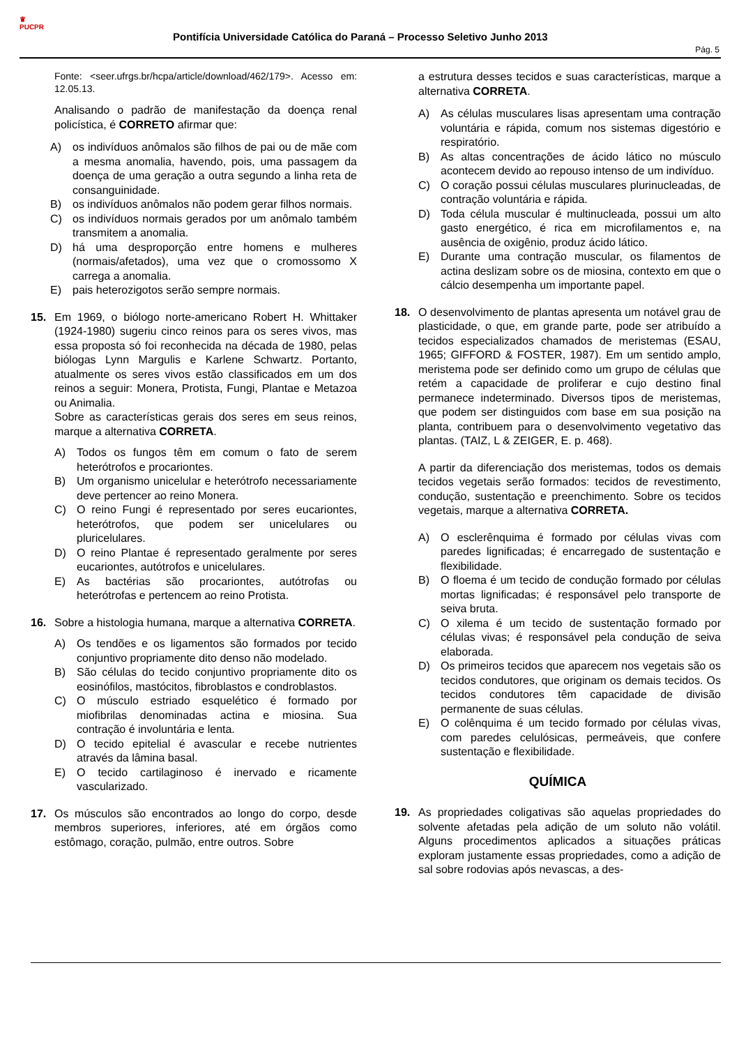♛
PUCPR
Pontifícia Universidade Católica do Paraná – Processo Seletivo Junho 2013
Pág. 5
Fonte: <seer.ufrgs.br/hcpa/article/download/462/179>. Acesso em: 12.05.13.
Analisando o padrão de manifestação da doença renal policística, é CORRETO afirmar que:
A) os indivíduos anômalos são filhos de pai ou de mãe com a mesma anomalia, havendo, pois, uma passagem da doença de uma geração a outra segundo a linha reta de consanguinidade.
B) os indivíduos anômalos não podem gerar filhos normais.
C) os indivíduos normais gerados por um anômalo também transmitem a anomalia.
D) há uma desproporção entre homens e mulheres (normais/afetados), uma vez que o cromossomo X carrega a anomalia.
E) pais heterozigotos serão sempre normais.
15. Em 1969, o biólogo norte-americano Robert H. Whittaker (1924-1980) sugeriu cinco reinos para os seres vivos, mas essa proposta só foi reconhecida na década de 1980, pelas biólogas Lynn Margulis e Karlene Schwartz. Portanto, atualmente os seres vivos estão classificados em um dos reinos a seguir: Monera, Protista, Fungi, Plantae e Metazoa ou Animalia.
Sobre as características gerais dos seres em seus reinos, marque a alternativa CORRETA.
A) Todos os fungos têm em comum o fato de serem heterótrofos e procariontes.
B) Um organismo unicelular e heterótrofo necessariamente deve pertencer ao reino Monera.
C) O reino Fungi é representado por seres eucariontes, heterótrofos, que podem ser unicelulares ou pluricelulares.
D) O reino Plantae é representado geralmente por seres eucariontes, autótrofos e unicelulares.
E) As bactérias são procariontes, autótrofas ou heterótrofas e pertencem ao reino Protista.
16. Sobre a histologia humana, marque a alternativa CORRETA.
A) Os tendões e os ligamentos são formados por tecido conjuntivo propriamente dito denso não modelado.
B) São células do tecido conjuntivo propriamente dito os eosinófilos, mastócitos, fibroblastos e condroblastos.
C) O músculo estriado esquelético é formado por miofibrilas denominadas actina e miosina. Sua contração é involuntária e lenta.
D) O tecido epitelial é avascular e recebe nutrientes através da lâmina basal.
E) O tecido cartilaginoso é inervado e ricamente vascularizado.
17. Os músculos são encontrados ao longo do corpo, desde membros superiores, inferiores, até em órgãos como estômago, coração, pulmão, entre outros. Sobre
a estrutura desses tecidos e suas características, marque a alternativa CORRETA.
A) As células musculares lisas apresentam uma contração voluntária e rápida, comum nos sistemas digestório e respiratório.
B) As altas concentrações de ácido lático no músculo acontecem devido ao repouso intenso de um indivíduo.
C) O coração possui células musculares plurinucleadas, de contração voluntária e rápida.
D) Toda célula muscular é multinucleada, possui um alto gasto energético, é rica em microfilamentos e, na ausência de oxigênio, produz ácido lático.
E) Durante uma contração muscular, os filamentos de actina deslizam sobre os de miosina, contexto em que o cálcio desempenha um importante papel.
18. O desenvolvimento de plantas apresenta um notável grau de plasticidade, o que, em grande parte, pode ser atribuído a tecidos especializados chamados de meristemas (ESAU, 1965; GIFFORD & FOSTER, 1987). Em um sentido amplo, meristema pode ser definido como um grupo de células que retém a capacidade de proliferar e cujo destino final permanece indeterminado. Diversos tipos de meristemas, que podem ser distinguidos com base em sua posição na planta, contribuem para o desenvolvimento vegetativo das plantas. (TAIZ, L & ZEIGER, E. p. 468).
A partir da diferenciação dos meristemas, todos os demais tecidos vegetais serão formados: tecidos de revestimento, condução, sustentação e preenchimento. Sobre os tecidos vegetais, marque a alternativa CORRETA.
A) O esclerênquima é formado por células vivas com paredes lignificadas; é encarregado de sustentação e flexibilidade.
B) O floema é um tecido de condução formado por células mortas lignificadas; é responsável pelo transporte de seiva bruta.
C) O xilema é um tecido de sustentação formado por células vivas; é responsável pela condução de seiva elaborada.
D) Os primeiros tecidos que aparecem nos vegetais são os tecidos condutores, que originam os demais tecidos. Os tecidos condutores têm capacidade de divisão permanente de suas células.
E) O colênquima é um tecido formado por células vivas, com paredes celulósicas, permeáveis, que confere sustentação e flexibilidade.
QUÍMICA
19. As propriedades coligativas são aquelas propriedades do solvente afetadas pela adição de um soluto não volátil. Alguns procedimentos aplicados a situações práticas exploram justamente essas propriedades, como a adição de sal sobre rodovias após nevascas, a des-